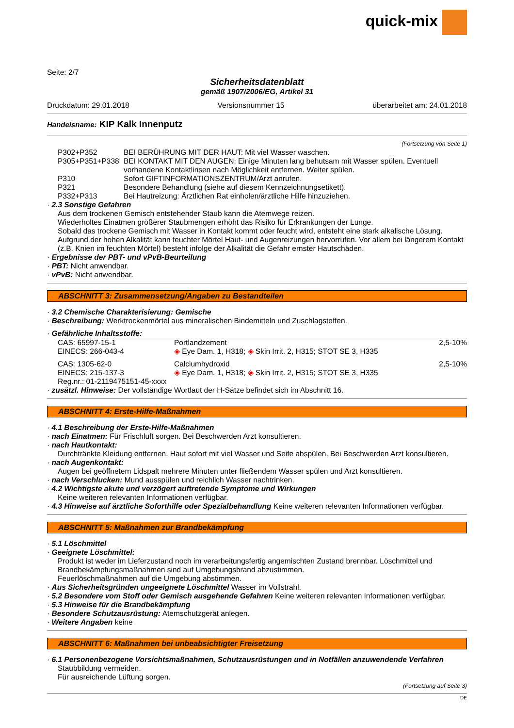quick-mix
Seite: 2/7
Sicherheitsdatenblatt
gemäß 1907/2006/EG, Artikel 31
Druckdatum: 29.01.2018 Versionsnummer 15 überarbeitet am: 24.01.2018
Handelsname: KIP Kalk Innenputz
(Fortsetzung von Seite 1)
| P302+P352 | BEI BERÜHRUNG MIT DER HAUT: Mit viel Wasser waschen. |
| P305+P351+P338 | BEI KONTAKT MIT DEN AUGEN: Einige Minuten lang behutsam mit Wasser spülen. Eventuell vorhandene Kontaktlinsen nach Möglichkeit entfernen. Weiter spülen. |
| P310 | Sofort GIFTINFORMATIONSZENTRUM/Arzt anrufen. |
| P321 | Besondere Behandlung (siehe auf diesem Kennzeichnungsetikett). |
| P332+P313 | Bei Hautreizung: Ärztlichen Rat einholen/ärztliche Hilfe hinzuziehen. |
· 2.3 Sonstige Gefahren
Aus dem trockenen Gemisch entstehender Staub kann die Atemwege reizen.
Wiederholtes Einatmen größerer Staubmengen erhöht das Risiko für Erkrankungen der Lunge.
Sobald das trockene Gemisch mit Wasser in Kontakt kommt oder feucht wird, entsteht eine stark alkalische Lösung. Aufgrund der hohen Alkalität kann feuchter Mörtel Haut- und Augenreizungen hervorrufen. Vor allem bei längerem Kontakt (z.B. Knien im feuchten Mörtel) besteht infolge der Alkalität die Gefahr ernster Hautschäden.
· Ergebnisse der PBT- und vPvB-Beurteilung
· PBT: Nicht anwendbar.
· vPvB: Nicht anwendbar.
ABSCHNITT 3: Zusammensetzung/Angaben zu Bestandteilen
· 3.2 Chemische Charakterisierung: Gemische
· Beschreibung: Werktrockenmörtel aus mineralischen Bindemitteln und Zuschlagstoffen.
· Gefährliche Inhaltsstoffe:
| CAS: 65997-15-1 EINECS: 266-043-4 | Portlandzement ◈ Eye Dam. 1, H318; ◈ Skin Irrit. 2, H315; STOT SE 3, H335 | 2,5-10% |
| CAS: 1305-62-0 EINECS: 215-137-3 Reg.nr.: 01-2119475151-45-xxxx | Calciumhydroxid ◈ Eye Dam. 1, H318; ◈ Skin Irrit. 2, H315; STOT SE 3, H335 | 2,5-10% |
· zusätzl. Hinweise: Der vollständige Wortlaut der H-Sätze befindet sich im Abschnitt 16.
ABSCHNITT 4: Erste-Hilfe-Maßnahmen
· 4.1 Beschreibung der Erste-Hilfe-Maßnahmen
· nach Einatmen: Für Frischluft sorgen. Bei Beschwerden Arzt konsultieren.
· nach Hautkontakt:
Durchtränkte Kleidung entfernen. Haut sofort mit viel Wasser und Seife abspülen. Bei Beschwerden Arzt konsultieren.
· nach Augenkontakt:
Augen bei geöffnetem Lidspalt mehrere Minuten unter fließendem Wasser spülen und Arzt konsultieren.
· nach Verschlucken: Mund ausspülen und reichlich Wasser nachtrinken.
· 4.2 Wichtigste akute und verzögert auftretende Symptome und Wirkungen
Keine weiteren relevanten Informationen verfügbar.
· 4.3 Hinweise auf ärztliche Soforthilfe oder Spezialbehandlung Keine weiteren relevanten Informationen verfügbar.
ABSCHNITT 5: Maßnahmen zur Brandbekämpfung
· 5.1 Löschmittel
· Geeignete Löschmittel:
Produkt ist weder im Lieferzustand noch im verarbeitungsfertig angemischten Zustand brennbar. Löschmittel und Brandbekämpfungsmaßnahmen sind auf Umgebungsbrand abzustimmen.
Feuerlöschmaßnahmen auf die Umgebung abstimmen.
· Aus Sicherheitsgründen ungeeignete Löschmittel Wasser im Vollstrahl.
· 5.2 Besondere vom Stoff oder Gemisch ausgehende Gefahren Keine weiteren relevanten Informationen verfügbar.
· 5.3 Hinweise für die Brandbekämpfung
· Besondere Schutzausrüstung: Atemschutzgerät anlegen.
· Weitere Angaben keine
ABSCHNITT 6: Maßnahmen bei unbeabsichtigter Freisetzung
· 6.1 Personenbezogene Vorsichtsmaßnahmen, Schutzausrüstungen und in Notfällen anzuwendende Verfahren
Staubbildung vermeiden.
Für ausreichende Lüftung sorgen.
(Fortsetzung auf Seite 3)
DE